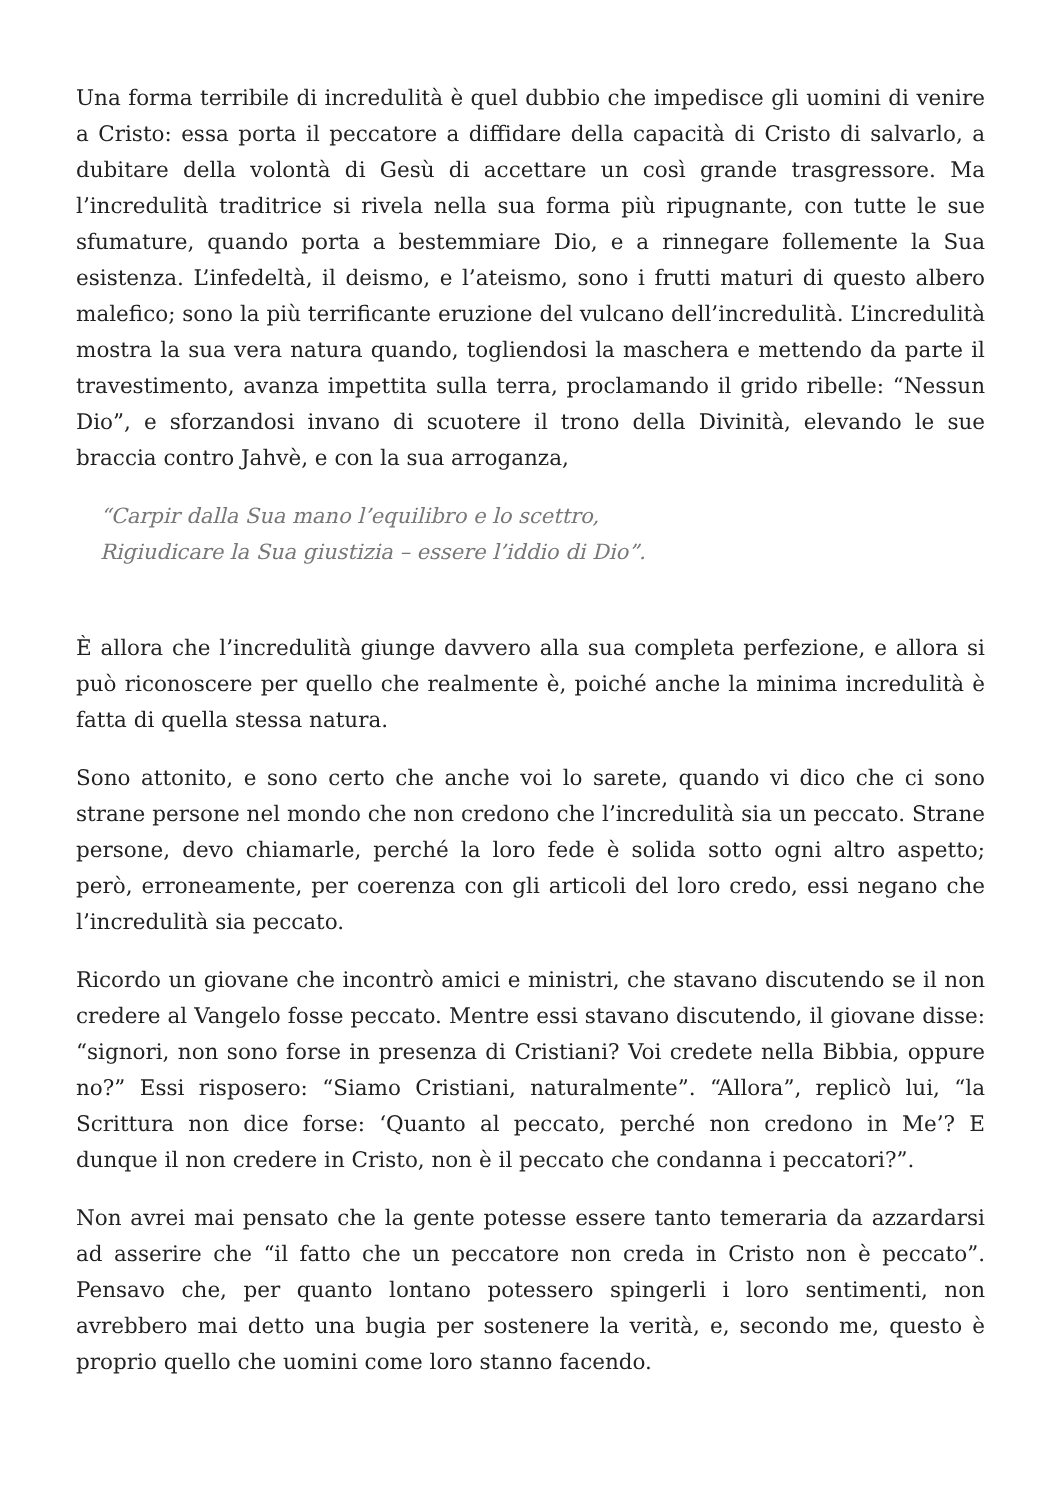Una forma terribile di incredulità è quel dubbio che impedisce gli uomini di venire a Cristo: essa porta il peccatore a diffidare della capacità di Cristo di salvarlo, a dubitare della volontà di Gesù di accettare un così grande trasgressore. Ma l’incredulità traditrice si rivela nella sua forma più ripugnante, con tutte le sue sfumature, quando porta a bestemmiare Dio, e a rinnegare follemente la Sua esistenza. L’infedeltà, il deismo, e l’ateismo, sono i frutti maturi di questo albero malefico; sono la più terrificante eruzione del vulcano dell’incredulità. L’incredulità mostra la sua vera natura quando, togliendosi la maschera e mettendo da parte il travestimento, avanza impettita sulla terra, proclamando il grido ribelle: “Nessun Dio”, e sforzandosi invano di scuotere il trono della Divinità, elevando le sue braccia contro Jahvè, e con la sua arroganza,
“Carpir dalla Sua mano l’equilibro e lo scettro,
Rigiudicare la Sua giustizia – essere l’iddio di Dio”.
È allora che l’incredulità giunge davvero alla sua completa perfezione, e allora si può riconoscere per quello che realmente è, poiché anche la minima incredulità è fatta di quella stessa natura.
Sono attonito, e sono certo che anche voi lo sarete, quando vi dico che ci sono strane persone nel mondo che non credono che l’incredulità sia un peccato. Strane persone, devo chiamarle, perché la loro fede è solida sotto ogni altro aspetto; però, erroneamente, per coerenza con gli articoli del loro credo, essi negano che l’incredulità sia peccato.
Ricordo un giovane che incontrò amici e ministri, che stavano discutendo se il non credere al Vangelo fosse peccato. Mentre essi stavano discutendo, il giovane disse: “signori, non sono forse in presenza di Cristiani? Voi credete nella Bibbia, oppure no?” Essi risposero: “Siamo Cristiani, naturalmente”. “Allora”, replicò lui, “la Scrittura non dice forse: ‘Quanto al peccato, perché non credono in Me’? E dunque il non credere in Cristo, non è il peccato che condanna i peccatori?”.
Non avrei mai pensato che la gente potesse essere tanto temeraria da azzardarsi ad asserire che “il fatto che un peccatore non creda in Cristo non è peccato”. Pensavo che, per quanto lontano potessero spingerli i loro sentimenti, non avrebbero mai detto una bugia per sostenere la verità, e, secondo me, questo è proprio quello che uomini come loro stanno facendo.